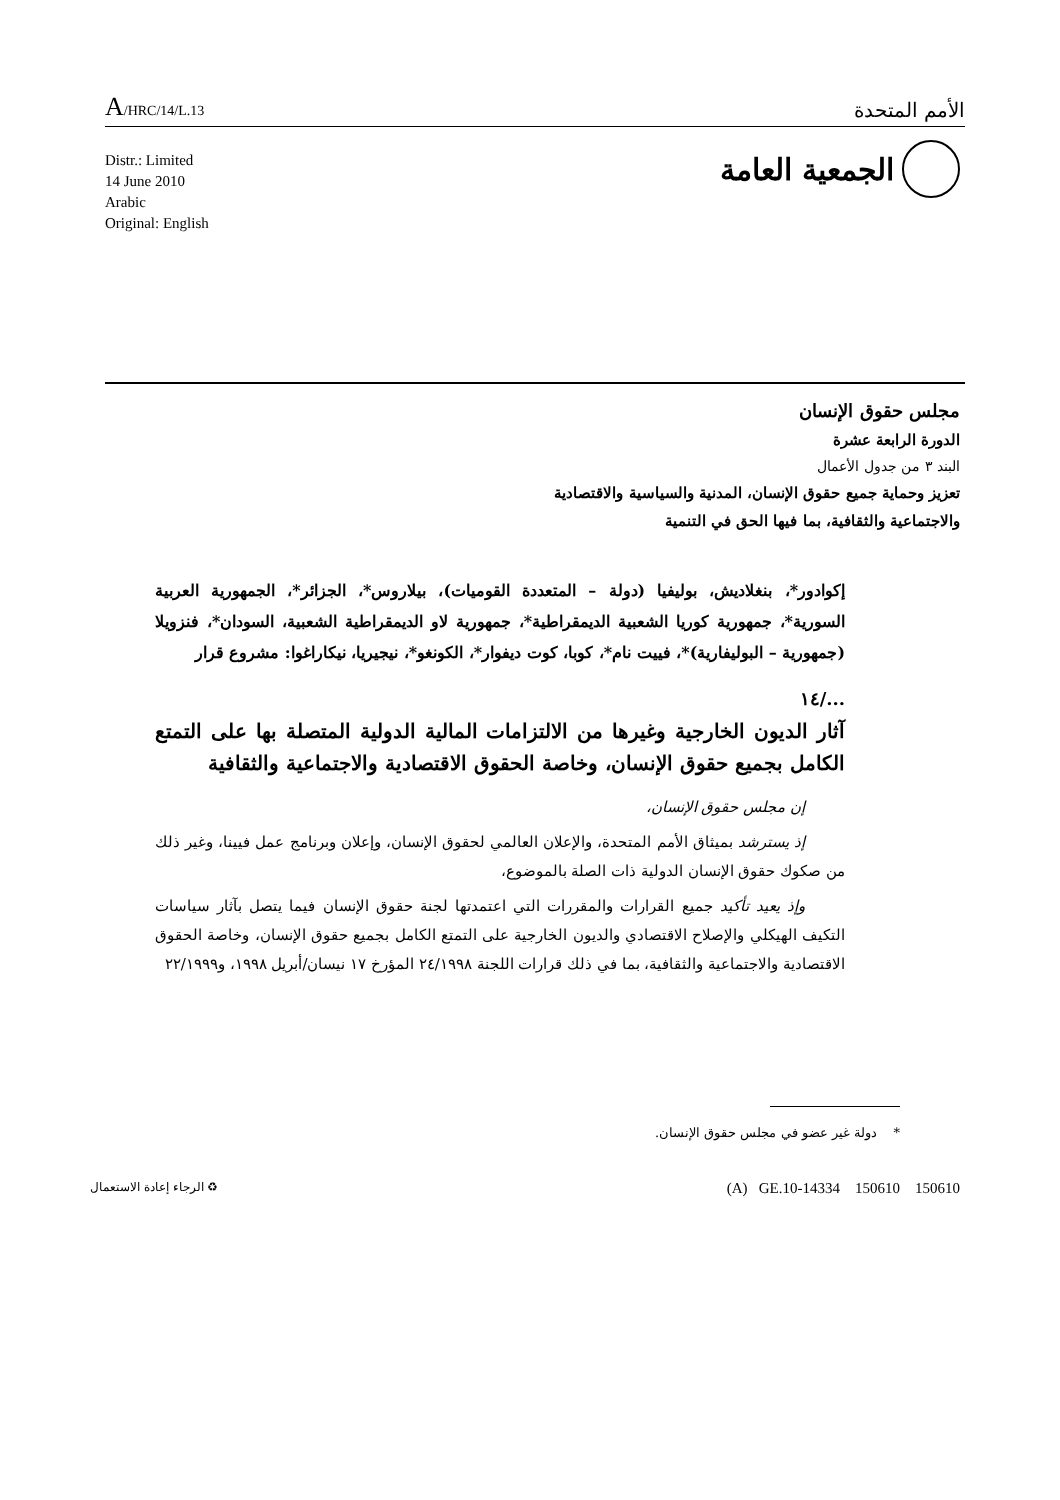A/HRC/14/L.13
الأمم المتحدة
الجمعية العامة
Distr.: Limited
14 June 2010
Arabic
Original: English
مجلس حقوق الإنسان
الدورة الرابعة عشرة
البند ٣ من جدول الأعمال
تعزيز وحماية جميع حقوق الإنسان، المدنية والسياسية والاقتصادية
والاجتماعية والثقافية، بما فيها الحق في التنمية
إكوادور*، بنغلاديش، بوليفيا (دولة – المتعددة القوميات)، بيلاروس*، الجزائر*، الجمهورية العربية السورية*، جمهورية كوريا الشعبية الديمقراطية*، جمهورية لاو الديمقراطية الشعبية، السودان*، فنزويلا (جمهورية – البوليفارية)*، فييت نام*، كوبا، كوت ديفوار*، الكونغو*، نيجيريا، نيكاراغوا: مشروع قرار
.../١٤
آثار الديون الخارجية وغيرها من الالتزامات المالية الدولية المتصلة بها على التمتع الكامل بجميع حقوق الإنسان، وخاصة الحقوق الاقتصادية والاجتماعية والثقافية
إن مجلس حقوق الإنسان،
إذ يسترشد بميثاق الأمم المتحدة، والإعلان العالمي لحقوق الإنسان، وإعلان وبرنامج عمل فيينا، وغير ذلك من صكوك حقوق الإنسان الدولية ذات الصلة بالموضوع،
وإذ يعيد تأكيد جميع القرارات والمقررات التي اعتمدتها لجنة حقوق الإنسان فيما يتصل بآثار سياسات التكيف الهيكلي والإصلاح الاقتصادي والديون الخارجية على التمتع الكامل بجميع حقوق الإنسان، وخاصة الحقوق الاقتصادية والاجتماعية والثقافية، بما في ذلك قرارات اللجنة ٢٤/١٩٩٨ المؤرخ ١٧ نيسان/أبريل ١٩٩٨، و٢٢/١٩٩٩
* دولة غير عضو في مجلس حقوق الإنسان.
(A) GE.10-14334 150610 150610
♻ الرجاء إعادة الاستعمال